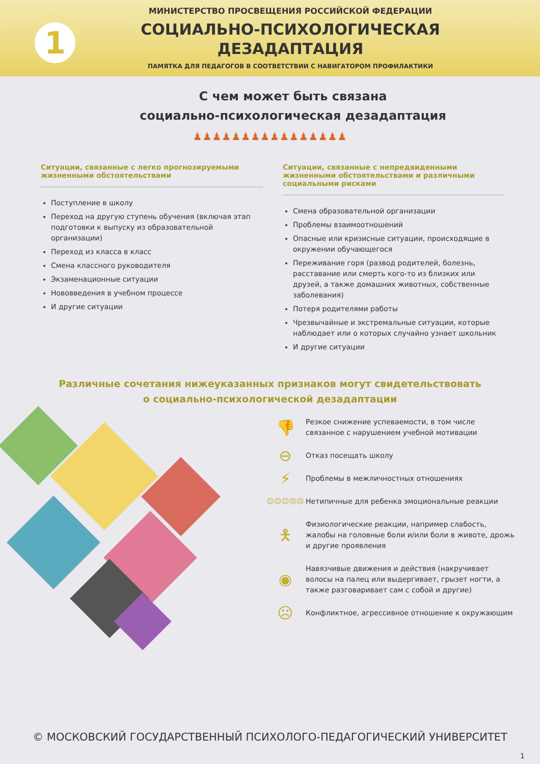1
МИНИСТЕРСТВО ПРОСВЕЩЕНИЯ РОССИЙСКОЙ ФЕДЕРАЦИИ
СОЦИАЛЬНО-ПСИХОЛОГИЧЕСКАЯ
ДЕЗАДАПТАЦИЯ
ПАМЯТКА ДЛЯ ПЕДАГОГОВ В СООТВЕТСТВИИ С НАВИГАТОРОМ ПРОФИЛАКТИКИ
С чем может быть связана
социально-психологическая дезадаптация
♟♟♟♟♟♟♟♟♟♟♟♟♟♟♟♟
Ситуации, связанные с легко прогнозируемыми жизненными обстоятельствами
Поступление в школу
Переход на другую ступень обучения (включая этап подготовки к выпуску из образовательной организации)
Переход из класса в класс
Смена классного руководителя
Экзаменационные ситуации
Нововведения в учебном процессе
И другие ситуации
Ситуации, связанные с непредвиденными жизненными обстоятельствами и различными социальными рисками
Смена образовательной организации
Проблемы взаимоотношений
Опасные или кризисные ситуации, происходящие в окружении обучающегося
Переживание горя (развод родителей, болезнь, расставание или смерть кого-то из близких или друзей, а также домашних животных, собственные заболевания)
Потеря родителями работы
Чрезвычайные и экстремальные ситуации, которые наблюдает или о которых случайно узнает школьник
И другие ситуации
Различные сочетания нижеуказанных признаков могут свидетельствовать
о социально-психологической дезадаптации
👎
Резкое снижение успеваемости, в том числе связанное с нарушением учебной мотивации
⊖
Отказ посещать школу
⚡
Проблемы в межличностных отношениях
☺☺☺☹☹
Нетипичные для ребенка эмоциональные реакции
🯅
Физиологические реакции, например слабость, жалобы на головные боли и/или боли в животе, дрожь и другие проявления
◉
Навязчивые движения и действия (накручивает волосы на палец или выдергивает, грызет ногти, а также разговаривает сам с собой и другие)
☹
Конфликтное, агрессивное отношение к окружающим
© МОСКОВСКИЙ ГОСУДАРСТВЕННЫЙ ПСИХОЛОГО-ПЕДАГОГИЧЕСКИЙ УНИВЕРСИТЕТ
1